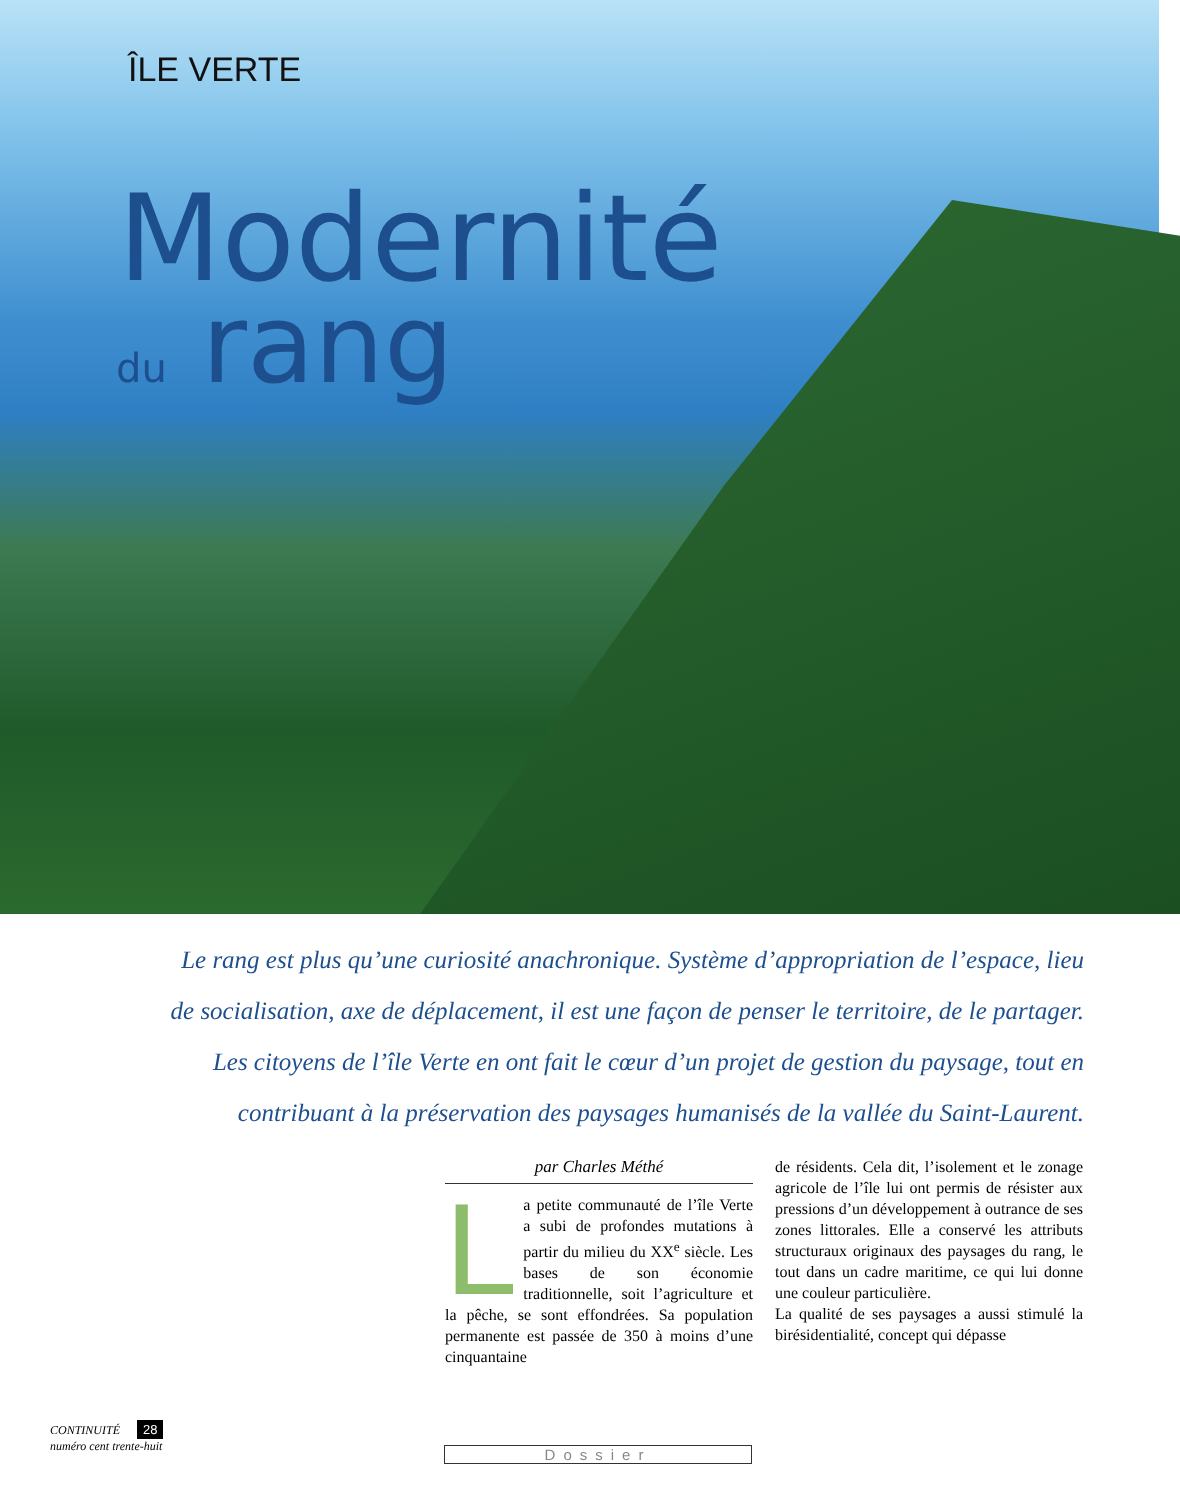ÎLE VERTE
Modernité
du rang
Le rang est plus qu’une curiosité anachronique. Système d’appropriation de l’espace, lieu de socialisation, axe de déplacement, il est une façon de penser le territoire, de le partager. Les citoyens de l’île Verte en ont fait le cœur d’un projet de gestion du paysage, tout en contribuant à la préservation des paysages humanisés de la vallée du Saint-Laurent.
par Charles Méthé
La petite communauté de l’île Verte a subi de profondes mutations à partir du milieu du XX<sup>e</sup> siècle. Les bases de son économie traditionnelle, soit l’agriculture et la pêche, se sont effondrées. Sa population permanente est passée de 350 à moins d’une cinquantaine
de résidents. Cela dit, l’isolement et le zonage agricole de l’île lui ont permis de résister aux pressions d’un développement à outrance de ses zones littorales. Elle a conservé les attributs structuraux originaux des paysages du rang, le tout dans un cadre maritime, ce qui lui donne une couleur particulière.
La qualité de ses paysages a aussi stimulé la birésidentialité, concept qui dépasse
CONTINUITÉ 28
numéro cent trente-huit
Dossier